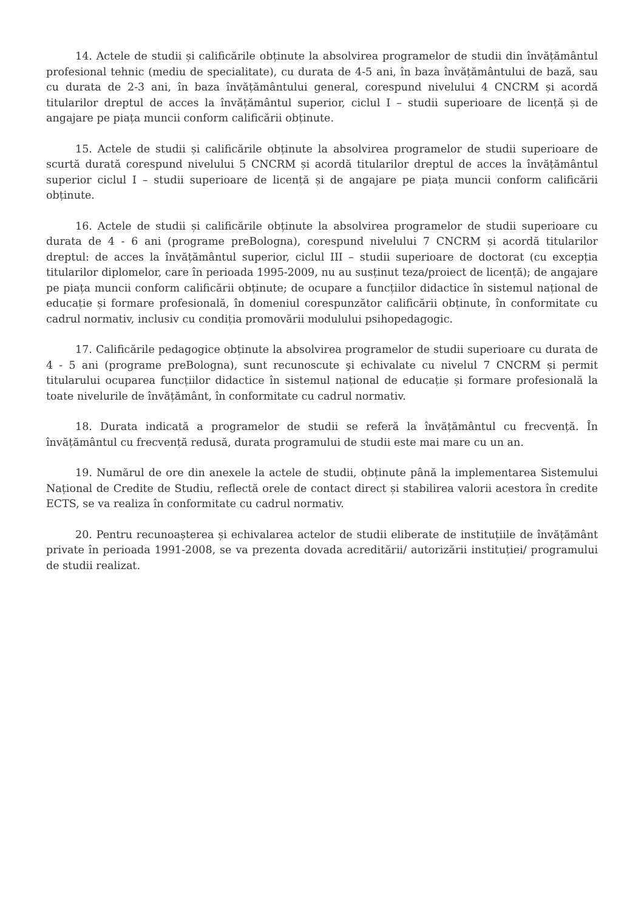14. Actele de studii și calificările obținute la absolvirea programelor de studii din învățământul profesional tehnic (mediu de specialitate), cu durata de 4-5 ani, în baza învățământului de bază, sau cu durata de 2-3 ani, în baza învățământului general, corespund nivelului 4 CNCRM și acordă titularilor dreptul de acces la învățământul superior, ciclul I – studii superioare de licență și de angajare pe piața muncii conform calificării obținute.
15. Actele de studii și calificările obținute la absolvirea programelor de studii superioare de scurtă durată corespund nivelului 5 CNCRM și acordă titularilor dreptul de acces la învățământul superior ciclul I – studii superioare de licență și de angajare pe piața muncii conform calificării obținute.
16. Actele de studii și calificările obținute la absolvirea programelor de studii superioare cu durata de 4 - 6 ani (programe preBologna), corespund nivelului 7 CNCRM și acordă titularilor dreptul: de acces la învățământul superior, ciclul III – studii superioare de doctorat (cu excepția titularilor diplomelor, care în perioada 1995-2009, nu au susținut teza/proiect de licență); de angajare pe piața muncii conform calificării obținute; de ocupare a funcțiilor didactice în sistemul național de educație și formare profesională, în domeniul corespunzător calificării obținute, în conformitate cu cadrul normativ, inclusiv cu condiția promovării modulului psihopedagogic.
17. Calificările pedagogice obținute la absolvirea programelor de studii superioare cu durata de 4 - 5 ani (programe preBologna), sunt recunoscute şi echivalate cu nivelul 7 CNCRM și permit titularului ocuparea funcțiilor didactice în sistemul național de educație și formare profesională la toate nivelurile de învățământ, în conformitate cu cadrul normativ.
18. Durata indicată a programelor de studii se referă la învățământul cu frecvență. În învățământul cu frecvență redusă, durata programului de studii este mai mare cu un an.
19. Numărul de ore din anexele la actele de studii, obținute până la implementarea Sistemului Național de Credite de Studiu, reflectă orele de contact direct și stabilirea valorii acestora în credite ECTS, se va realiza în conformitate cu cadrul normativ.
20. Pentru recunoașterea și echivalarea actelor de studii eliberate de instituțiile de învățământ private în perioada 1991-2008, se va prezenta dovada acreditării/ autorizării instituției/ programului de studii realizat.